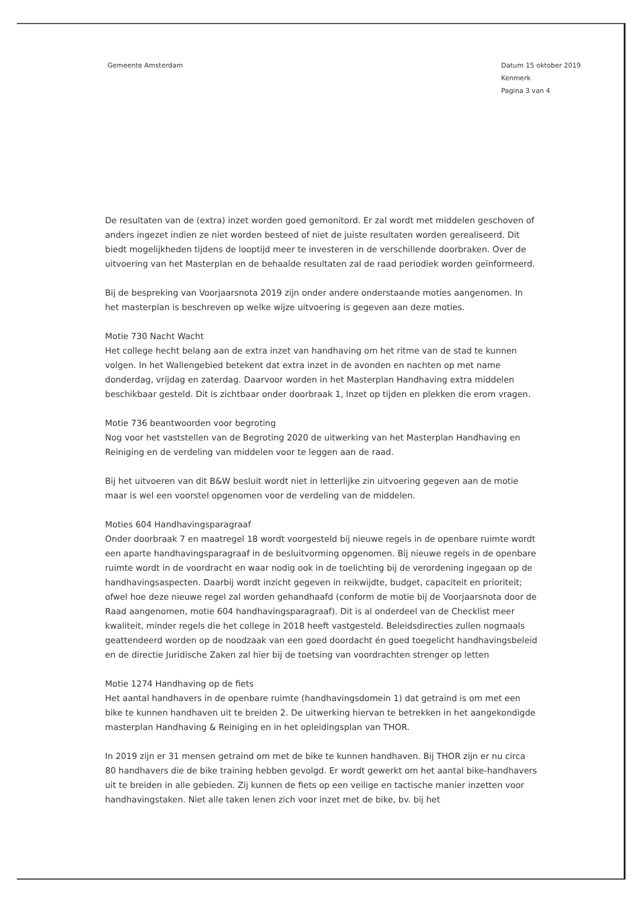Gemeente Amsterdam Datum 15 oktober 2019
Kenmerk
Pagina 3 van 4
De resultaten van de (extra) inzet worden goed gemonitord. Er zal wordt met middelen geschoven of anders ingezet indien ze niet worden besteed of niet de juiste resultaten worden gerealiseerd. Dit biedt mogelijkheden tijdens de looptijd meer te investeren in de verschillende doorbraken. Over de uitvoering van het Masterplan en de behaalde resultaten zal de raad periodiek worden geïnformeerd.
Bij de bespreking van Voorjaarsnota 2019 zijn onder andere onderstaande moties aangenomen. In het masterplan is beschreven op welke wijze uitvoering is gegeven aan deze moties.
Motie 730 Nacht Wacht
Het college hecht belang aan de extra inzet van handhaving om het ritme van de stad te kunnen volgen. In het Wallengebied betekent dat extra inzet in de avonden en nachten op met name donderdag, vrijdag en zaterdag. Daarvoor worden in het Masterplan Handhaving extra middelen beschikbaar gesteld. Dit is zichtbaar onder doorbraak 1, Inzet op tijden en plekken die erom vragen.
Motie 736 beantwoorden voor begroting
Nog voor het vaststellen van de Begroting 2020 de uitwerking van het Masterplan Handhaving en Reiniging en de verdeling van middelen voor te leggen aan de raad.
Bij het uitvoeren van dit B&W besluit wordt niet in letterlijke zin uitvoering gegeven aan de motie maar is wel een voorstel opgenomen voor de verdeling van de middelen.
Moties 604 Handhavingsparagraaf
Onder doorbraak 7 en maatregel 18 wordt voorgesteld bij nieuwe regels in de openbare ruimte wordt een aparte handhavingsparagraaf in de besluitvorming opgenomen. Bij nieuwe regels in de openbare ruimte wordt in de voordracht en waar nodig ook in de toelichting bij de verordening ingegaan op de handhavingsaspecten. Daarbij wordt inzicht gegeven in reikwijdte, budget, capaciteit en prioriteit; ofwel hoe deze nieuwe regel zal worden gehandhaafd (conform de motie bij de Voorjaarsnota door de Raad aangenomen, motie 604 handhavingsparagraaf). Dit is al onderdeel van de Checklist meer kwaliteit, minder regels die het college in 2018 heeft vastgesteld. Beleidsdirecties zullen nogmaals geattendeerd worden op de noodzaak van een goed doordacht én goed toegelicht handhavingsbeleid en de directie Juridische Zaken zal hier bij de toetsing van voordrachten strenger op letten
Motie 1274 Handhaving op de fiets
Het aantal handhavers in de openbare ruimte (handhavingsdomein 1) dat getraind is om met een bike te kunnen handhaven uit te breiden 2. De uitwerking hiervan te betrekken in het aangekondigde masterplan Handhaving & Reiniging en in het opleidingsplan van THOR.
In 2019 zijn er 31 mensen getraind om met de bike te kunnen handhaven. Bij THOR zijn er nu circa 80 handhavers die de bike training hebben gevolgd. Er wordt gewerkt om het aantal bike-handhavers uit te breiden in alle gebieden. Zij kunnen de fiets op een veilige en tactische manier inzetten voor handhavingstaken. Niet alle taken lenen zich voor inzet met de bike, bv. bij het